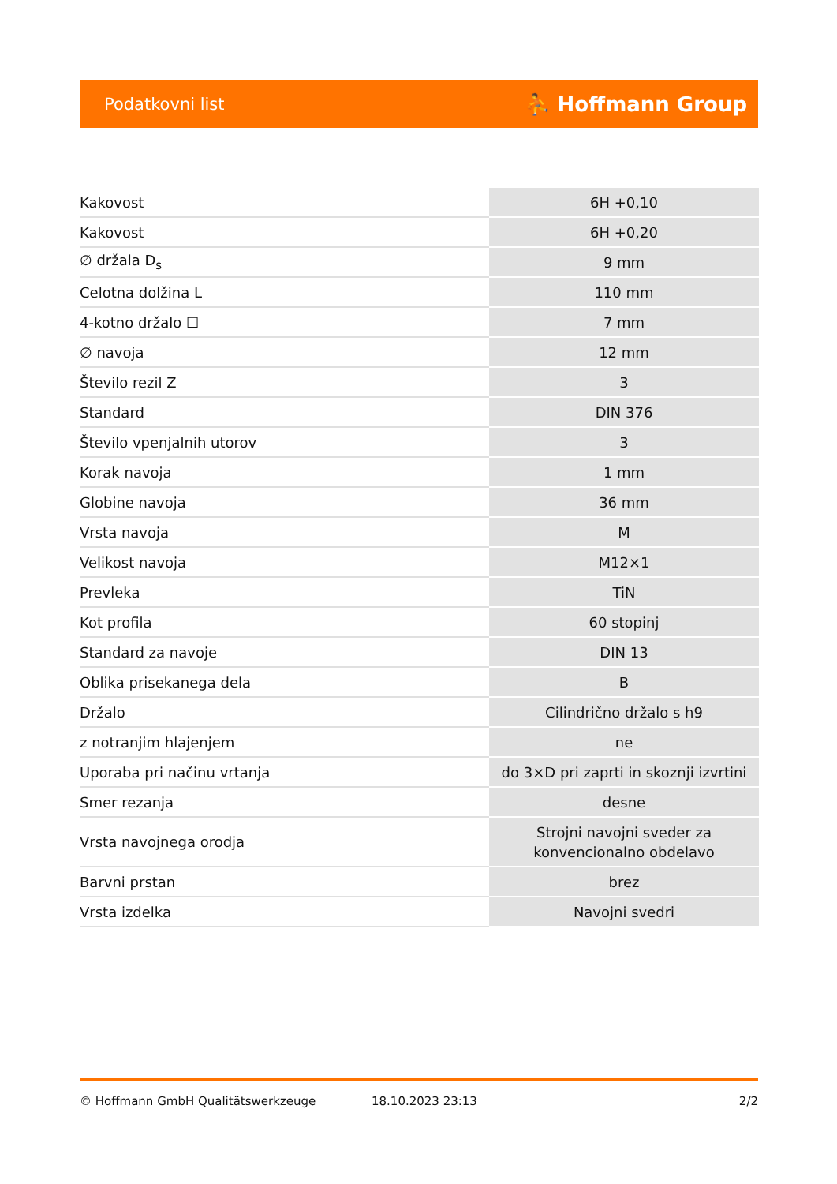Podatkovni list ⛹ Hoffmann Group
| Kakovost | 6H +0,10 |
| Kakovost | 6H +0,20 |
| ∅ držala D<sub>s</sub> | 9 mm |
| Celotna dolžina L | 110 mm |
| 4-kotno držalo ☐ | 7 mm |
| ∅ navoja | 12 mm |
| Število rezil Z | 3 |
| Standard | DIN 376 |
| Število vpenjalnih utorov | 3 |
| Korak navoja | 1 mm |
| Globine navoja | 36 mm |
| Vrsta navoja | M |
| Velikost navoja | M12×1 |
| Prevleka | TiN |
| Kot profila | 60 stopinj |
| Standard za navoje | DIN 13 |
| Oblika prisekanega dela | B |
| Držalo | Cilindrično držalo s h9 |
| z notranjim hlajenjem | ne |
| Uporaba pri načinu vrtanja | do 3×D pri zaprti in skoznji izvrtini |
| Smer rezanja | desne |
| Vrsta navojnega orodja | Strojni navojni sveder za konvencionalno obdelavo |
| Barvni prstan | brez |
| Vrsta izdelka | Navojni svedri |
© Hoffmann GmbH Qualitätswerkzeuge 18.10.2023 23:13 2/2